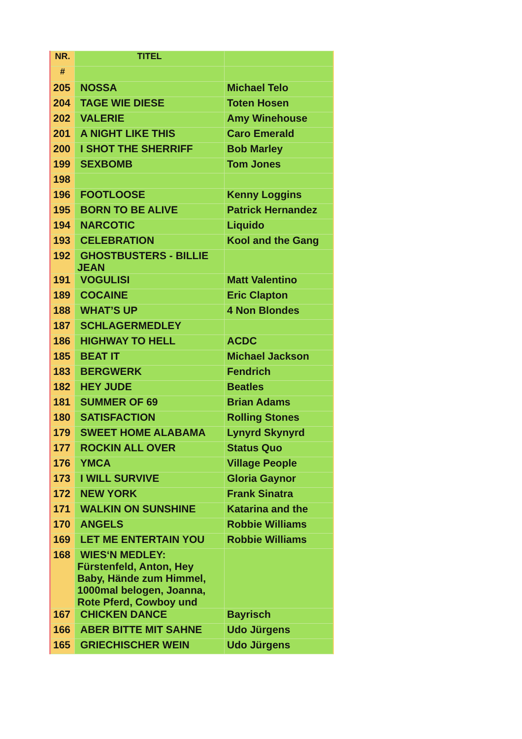| NR. | TITEL | |
| --- | --- | --- |
| # | | |
| 205 | NOSSA | Michael Telo |
| 204 | TAGE WIE DIESE | Toten Hosen |
| 202 | VALERIE | Amy Winehouse |
| 201 | A NIGHT LIKE THIS | Caro Emerald |
| 200 | I SHOT THE SHERRIFF | Bob Marley |
| 199 | SEXBOMB | Tom Jones |
| 198 | | |
| 196 | FOOTLOOSE | Kenny Loggins |
| 195 | BORN TO BE ALIVE | Patrick Hernandez |
| 194 | NARCOTIC | Liquido |
| 193 | CELEBRATION | Kool and the Gang |
| 192 | GHOSTBUSTERS - BILLIE JEAN | |
| 191 | VOGULISI | Matt Valentino |
| 189 | COCAINE | Eric Clapton |
| 188 | WHAT’S UP | 4 Non Blondes |
| 187 | SCHLAGERMEDLEY | |
| 186 | HIGHWAY TO HELL | ACDC |
| 185 | BEAT IT | Michael Jackson |
| 183 | BERGWERK | Fendrich |
| 182 | HEY JUDE | Beatles |
| 181 | SUMMER OF 69 | Brian Adams |
| 180 | SATISFACTION | Rolling Stones |
| 179 | SWEET HOME ALABAMA | Lynyrd Skynyrd |
| 177 | ROCKIN ALL OVER | Status Quo |
| 176 | YMCA | Village People |
| 173 | I WILL SURVIVE | Gloria Gaynor |
| 172 | NEW YORK | Frank Sinatra |
| 171 | WALKIN ON SUNSHINE | Katarina and the |
| 170 | ANGELS | Robbie Williams |
| 169 | LET ME ENTERTAIN YOU | Robbie Williams |
| 168 | WIES‘N MEDLEY: Fürstenfeld, Anton, Hey Baby, Hände zum Himmel, 1000mal belogen, Joanna, Rote Pferd, Cowboy und | |
| 167 | CHICKEN DANCE | Bayrisch |
| 166 | ABER BITTE MIT SAHNE | Udo Jürgens |
| 165 | GRIECHISCHER WEIN | Udo Jürgens |